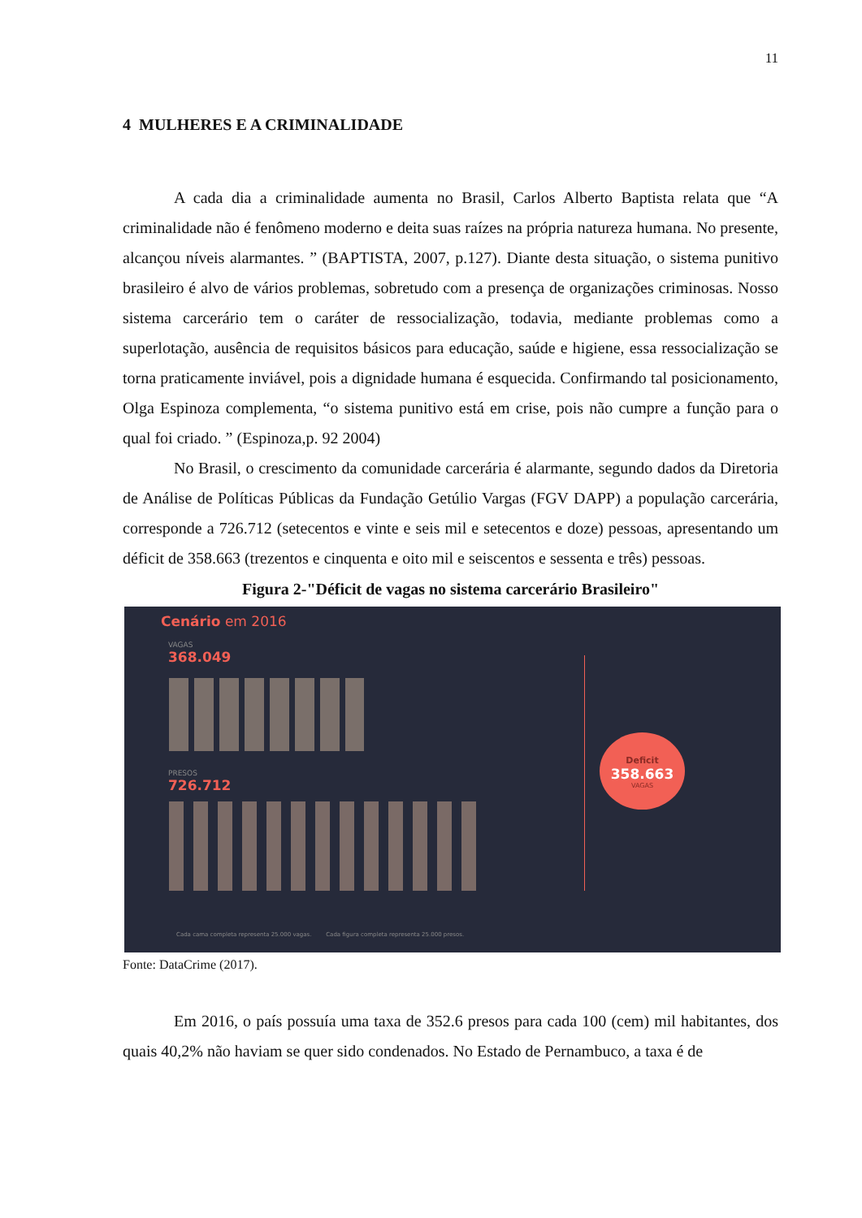11
4 MULHERES E A CRIMINALIDADE
A cada dia a criminalidade aumenta no Brasil, Carlos Alberto Baptista relata que “A criminalidade não é fenômeno moderno e deita suas raízes na própria natureza humana. No presente, alcançou níveis alarmantes. ” (BAPTISTA, 2007, p.127). Diante desta situação, o sistema punitivo brasileiro é alvo de vários problemas, sobretudo com a presença de organizações criminosas. Nosso sistema carcerário tem o caráter de ressocialização, todavia, mediante problemas como a superlotação, ausência de requisitos básicos para educação, saúde e higiene, essa ressocialização se torna praticamente inviável, pois a dignidade humana é esquecida. Confirmando tal posicionamento, Olga Espinoza complementa, “o sistema punitivo está em crise, pois não cumpre a função para o qual foi criado. ” (Espinoza,p. 92 2004)
No Brasil, o crescimento da comunidade carcerária é alarmante, segundo dados da Diretoria de Análise de Políticas Públicas da Fundação Getúlio Vargas (FGV DAPP) a população carcerária, corresponde a 726.712 (setecentos e vinte e seis mil e setecentos e doze) pessoas, apresentando um déficit de 358.663 (trezentos e cinquenta e oito mil e seiscentos e sessenta e três) pessoas.
Figura 2-"Déficit de vagas no sistema carcerário Brasileiro"
Cenário em 2016
VAGAS
368.049
PRESOS
726.712
Deficit
358.663
VAGAS
Cada cama completa representa 25.000 vagas. Cada figura completa representa 25.000 presos.
Fonte: DataCrime (2017).
Em 2016, o país possuía uma taxa de 352.6 presos para cada 100 (cem) mil habitantes, dos quais 40,2% não haviam se quer sido condenados. No Estado de Pernambuco, a taxa é de